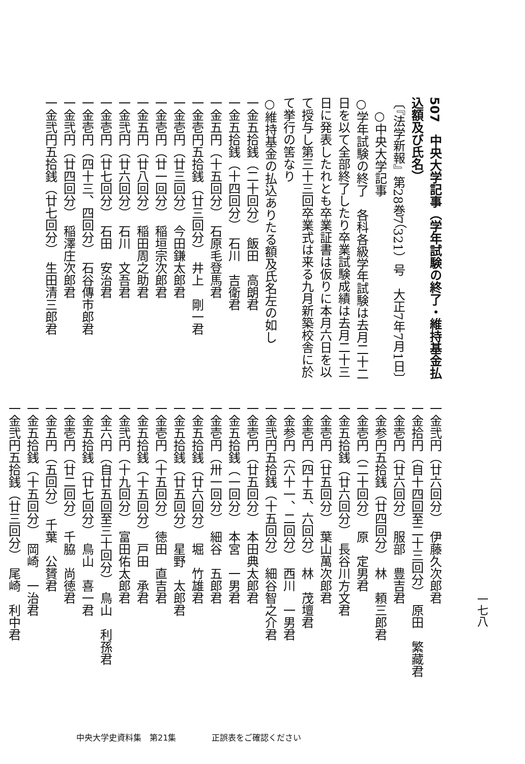507　中央大学記事（学年試験の終了・維持基金払込額及び氏名）
〔『法学新報』第28巻7（321）号　大正7年7月1日〕
　○中央大学記事
○学年試験の終了　各科各級学年試験は去月二十二日を以て全部終了したり卒業試験成績は去月二十三日に発表したれとも卒業証書は仮りに本月六日を以て授与し第三十三回卒業式は来る九月新築校舎に於て挙行の筈なり
○維持基金の払込ありたる額及氏名左の如し
一金五拾銭（二十回分）　飯田　高朗君
一金五拾銭（十四回分）　石川　吉衛君
一金五円（十五回分）　石原毛登馬君
一金壱円五拾銭（廿三回分）　井上　剛一君
一金壱円（廿三回分）　今田鎌太郎君
一金壱円（廿一回分）　稲垣宗次郎君
一金五円（廿八回分）　稲田周之助君
一金弐円（廿六回分）　石川　文吾君
一金壱円（廿七回分）　石田　安治君
一金壱円（四十三、四回分）　石谷傳市郎君
一金弐円（廿四回分）　稲澤庄次郎君
一金弐円五拾銭（廿七回分）　生田清三郎君
一七八
一金弐円（廿六回分）　伊藤久次郎君
一金拾円（自十四回至二十三回分）　原田　繁藏君
一金壱円（廿六回分）　服部　豊吉君
一金参円五拾銭（廿四回分）　林　頼三郎君
一金壱円（二十回分）　原　定男君
一金五拾銭（廿六回分）　長谷川方文君
一金壱円（廿五回分）　葉山萬次郎君
一金壱円（四十五、六回分）　林　茂壇君
一金参円（六十一、二回分）　西川　一男君
一金弐円五拾銭（十五回分）　細谷智之介君
一金壱円（廿五回分）　本田典太郎君
一金五拾銭（一回分）　本宮　一男君
一金壱円（卅一回分）　細谷　五郎君
一金五拾銭（廿六回分）　堀　竹雄君
一金五拾銭（廿五回分）　星野　太郎君
一金壱円（十五回分）　徳田　直吉君
一金五拾銭（十五回分）　戸田　承君
一金弐円（十九回分）　富田佑太郎君
一金六円（自廿五回至三十回分）　鳥山　利孫君
一金五拾銭（廿七回分）　鳥山　喜一君
一金壱円（廿二回分）　千脇　尚徳君
一金五円（五回分）　千葉　公贇君
一金五拾銭（十五回分）　岡崎　一治君
一金弐円五拾銭（廿三回分）　尾崎　利中君
中央大学史資料集　第21集 正誤表をご確認ください